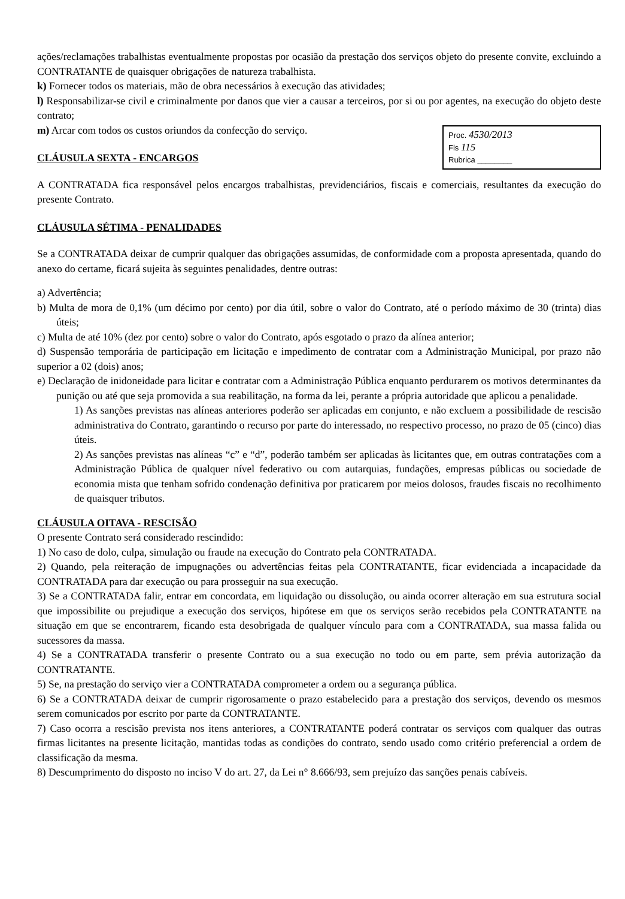ações/reclamações trabalhistas eventualmente propostas por ocasião da prestação dos serviços objeto do presente convite, excluindo a CONTRATANTE de quaisquer obrigações de natureza trabalhista.
k) Fornecer todos os materiais, mão de obra necessários à execução das atividades;
l) Responsabilizar-se civil e criminalmente por danos que vier a causar a terceiros, por si ou por agentes, na execução do objeto deste contrato;
Proc. 4530/2013
Fls 115
Rubrica ________
m) Arcar com todos os custos oriundos da confecção do serviço.
CLÁUSULA SEXTA - ENCARGOS
A CONTRATADA fica responsável pelos encargos trabalhistas, previdenciários, fiscais e comerciais, resultantes da execução do presente Contrato.
CLÁUSULA SÉTIMA - PENALIDADES
Se a CONTRATADA deixar de cumprir qualquer das obrigações assumidas, de conformidade com a proposta apresentada, quando do anexo do certame, ficará sujeita às seguintes penalidades, dentre outras:
a) Advertência;
b) Multa de mora de 0,1% (um décimo por cento) por dia útil, sobre o valor do Contrato, até o período máximo de 30 (trinta) dias úteis;
c) Multa de até 10% (dez por cento) sobre o valor do Contrato, após esgotado o prazo da alínea anterior;
d) Suspensão temporária de participação em licitação e impedimento de contratar com a Administração Municipal, por prazo não superior a 02 (dois) anos;
e) Declaração de inidoneidade para licitar e contratar com a Administração Pública enquanto perdurarem os motivos determinantes da punição ou até que seja promovida a sua reabilitação, na forma da lei, perante a própria autoridade que aplicou a penalidade.
1) As sanções previstas nas alíneas anteriores poderão ser aplicadas em conjunto, e não excluem a possibilidade de rescisão administrativa do Contrato, garantindo o recurso por parte do interessado, no respectivo processo, no prazo de 05 (cinco) dias úteis.
2) As sanções previstas nas alíneas “c” e “d”, poderão também ser aplicadas às licitantes que, em outras contratações com a Administração Pública de qualquer nível federativo ou com autarquias, fundações, empresas públicas ou sociedade de economia mista que tenham sofrido condenação definitiva por praticarem por meios dolosos, fraudes fiscais no recolhimento de quaisquer tributos.
CLÁUSULA OITAVA - RESCISÃO
O presente Contrato será considerado rescindido:
1) No caso de dolo, culpa, simulação ou fraude na execução do Contrato pela CONTRATADA.
2) Quando, pela reiteração de impugnações ou advertências feitas pela CONTRATANTE, ficar evidenciada a incapacidade da CONTRATADA para dar execução ou para prosseguir na sua execução.
3) Se a CONTRATADA falir, entrar em concordata, em liquidação ou dissolução, ou ainda ocorrer alteração em sua estrutura social que impossibilite ou prejudique a execução dos serviços, hipótese em que os serviços serão recebidos pela CONTRATANTE na situação em que se encontrarem, ficando esta desobrigada de qualquer vínculo para com a CONTRATADA, sua massa falida ou sucessores da massa.
4) Se a CONTRATADA transferir o presente Contrato ou a sua execução no todo ou em parte, sem prévia autorização da CONTRATANTE.
5) Se, na prestação do serviço vier a CONTRATADA comprometer a ordem ou a segurança pública.
6) Se a CONTRATADA deixar de cumprir rigorosamente o prazo estabelecido para a prestação dos serviços, devendo os mesmos serem comunicados por escrito por parte da CONTRATANTE.
7) Caso ocorra a rescisão prevista nos itens anteriores, a CONTRATANTE poderá contratar os serviços com qualquer das outras firmas licitantes na presente licitação, mantidas todas as condições do contrato, sendo usado como critério preferencial a ordem de classificação da mesma.
8) Descumprimento do disposto no inciso V do art. 27, da Lei n° 8.666/93, sem prejuízo das sanções penais cabíveis.